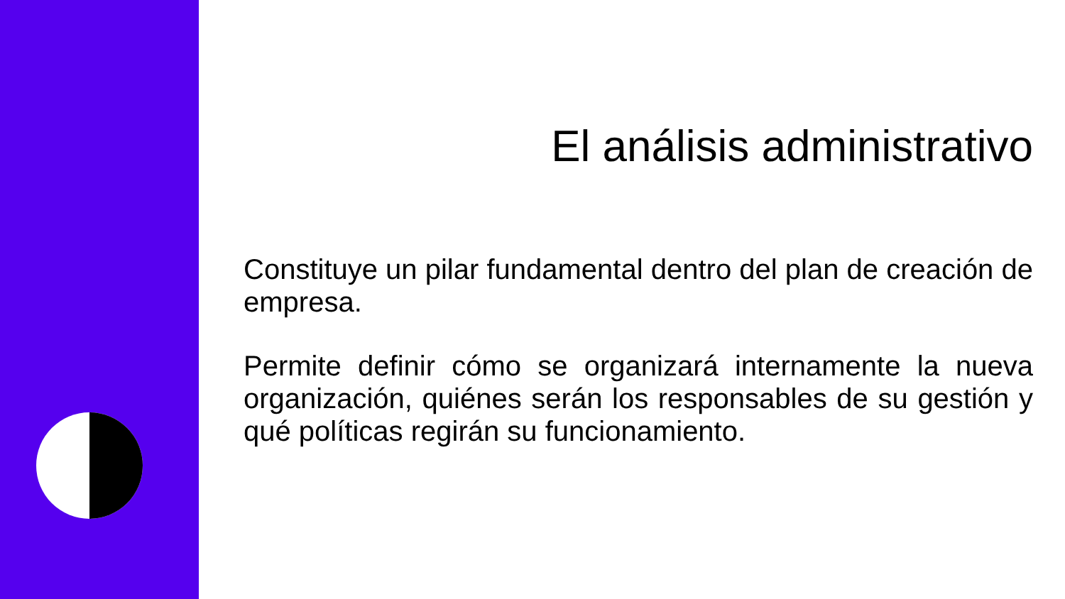El análisis administrativo
Constituye un pilar fundamental dentro del plan de creación de empresa.
Permite definir cómo se organizará internamente la nueva organización, quiénes serán los responsables de su gestión y qué políticas regirán su funcionamiento.